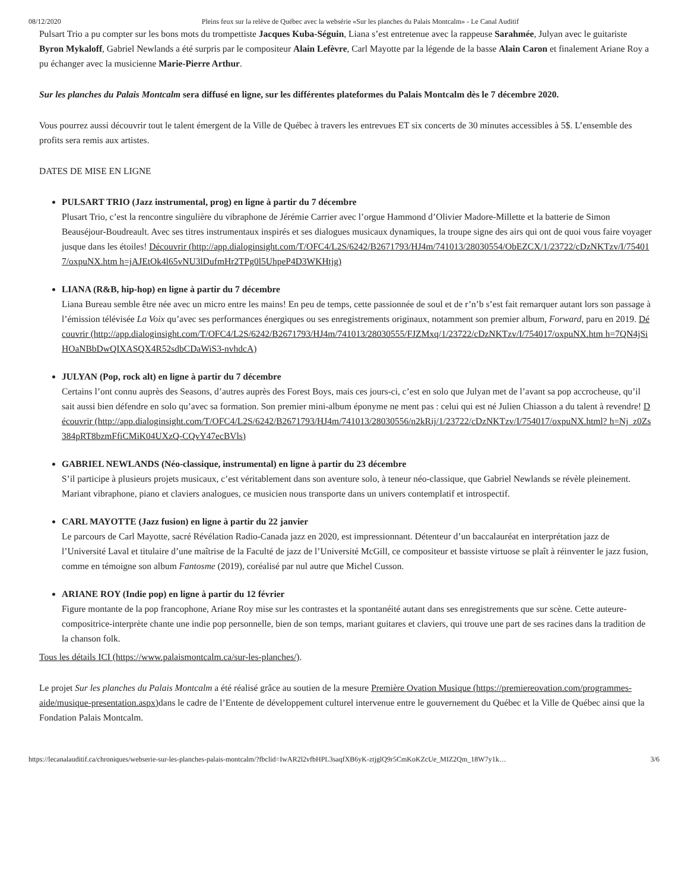08/12/2020 Pleins feux sur la relève de Québec avec la websérie «Sur les planches du Palais Montcalm» - Le Canal Auditif
Pulsart Trio a pu compter sur les bons mots du trompettiste Jacques Kuba-Séguin, Liana s’est entretenue avec la rappeuse Sarahmée, Julyan avec le guitariste Byron Mykaloff, Gabriel Newlands a été surpris par le compositeur Alain Lefèvre, Carl Mayotte par la légende de la basse Alain Caron et finalement Ariane Roy a pu échanger avec la musicienne Marie-Pierre Arthur.
Sur les planches du Palais Montcalm sera diffusé en ligne, sur les différentes plateformes du Palais Montcalm dès le 7 décembre 2020.
Vous pourrez aussi découvrir tout le talent émergent de la Ville de Québec à travers les entrevues ET six concerts de 30 minutes accessibles à 5$. L’ensemble des profits sera remis aux artistes.
DATES DE MISE EN LIGNE
PULSART TRIO (Jazz instrumental, prog) en ligne à partir du 7 décembre
Plusart Trio, c’est la rencontre singulière du vibraphone de Jérémie Carrier avec l’orgue Hammond d’Olivier Madore-Millette et la batterie de Simon Beauséjour-Boudreault. Avec ses titres instrumentaux inspirés et ses dialogues musicaux dynamiques, la troupe signe des airs qui ont de quoi vous faire voyager jusque dans les étoiles! Découvrir (http://app.dialoginsight.com/T/OFC4/L2S/6242/B2671793/HJ4m/741013/28030554/ObEZCX/1/23722/cDzNKTzv/I/754017/oxpuNX.htm h=jAJEtOk4l65vNU3lDufmHr2TPg0l5UhpeP4D3WKHtjg)
LIANA (R&B, hip-hop) en ligne à partir du 7 décembre
Liana Bureau semble être née avec un micro entre les mains! En peu de temps, cette passionnée de soul et de r’n’b s’est fait remarquer autant lors son passage à l’émission télévisée La Voix qu’avec ses performances énergiques ou ses enregistrements originaux, notamment son premier album, Forward, paru en 2019. Découvrir (http://app.dialoginsight.com/T/OFC4/L2S/6242/B2671793/HJ4m/741013/28030555/FJZMxq/1/23722/cDzNKTzv/I/754017/oxpuNX.htm h=7QN4jSiHOaNBbDwQIXASQX4R52sdbCDaWiS3-nvhdcA)
JULYAN (Pop, rock alt) en ligne à partir du 7 décembre
Certains l’ont connu auprès des Seasons, d’autres auprès des Forest Boys, mais ces jours-ci, c’est en solo que Julyan met de l’avant sa pop accrocheuse, qu’il sait aussi bien défendre en solo qu’avec sa formation. Son premier mini-album éponyme ne ment pas : celui qui est né Julien Chiasson a du talent à revendre! Découvrir (http://app.dialoginsight.com/T/OFC4/L2S/6242/B2671793/HJ4m/741013/28030556/n2kRij/1/23722/cDzNKTzv/I/754017/oxpuNX.html? h=Nj_z0Zs384pRT8bzmFfiCMiK04UXzQ-CQvY47ecBVls)
GABRIEL NEWLANDS (Néo-classique, instrumental) en ligne à partir du 23 décembre
S’il participe à plusieurs projets musicaux, c’est véritablement dans son aventure solo, à teneur néo-classique, que Gabriel Newlands se révèle pleinement. Mariant vibraphone, piano et claviers analogues, ce musicien nous transporte dans un univers contemplatif et introspectif.
CARL MAYOTTE (Jazz fusion) en ligne à partir du 22 janvier
Le parcours de Carl Mayotte, sacré Révélation Radio-Canada jazz en 2020, est impressionnant. Détenteur d’un baccalauréat en interprétation jazz de l’Université Laval et titulaire d’une maîtrise de la Faculté de jazz de l’Université McGill, ce compositeur et bassiste virtuose se plaît à réinventer le jazz fusion, comme en témoigne son album Fantosme (2019), coréalisé par nul autre que Michel Cusson.
ARIANE ROY (Indie pop) en ligne à partir du 12 février
Figure montante de la pop francophone, Ariane Roy mise sur les contrastes et la spontanéité autant dans ses enregistrements que sur scène. Cette auteure-compositrice-interprète chante une indie pop personnelle, bien de son temps, mariant guitares et claviers, qui trouve une part de ses racines dans la tradition de la chanson folk.
Tous les détails ICI (https://www.palaismontcalm.ca/sur-les-planches/).
Le projet Sur les planches du Palais Montcalm a été réalisé grâce au soutien de la mesure Première Ovation Musique (https://premiereovation.com/programmes-aide/musique-presentation.aspx) dans le cadre de l’Entente de développement culturel intervenue entre le gouvernement du Québec et la Ville de Québec ainsi que la Fondation Palais Montcalm.
https://lecanalauditif.ca/chroniques/webserie-sur-les-planches-palais-montcalm/?fbclid=IwAR2l2vfbHPL3saqfXB6yK-ztjglQ9r5CmKoKZcUe_MIZ2Qm_18W7y1k… 3/6